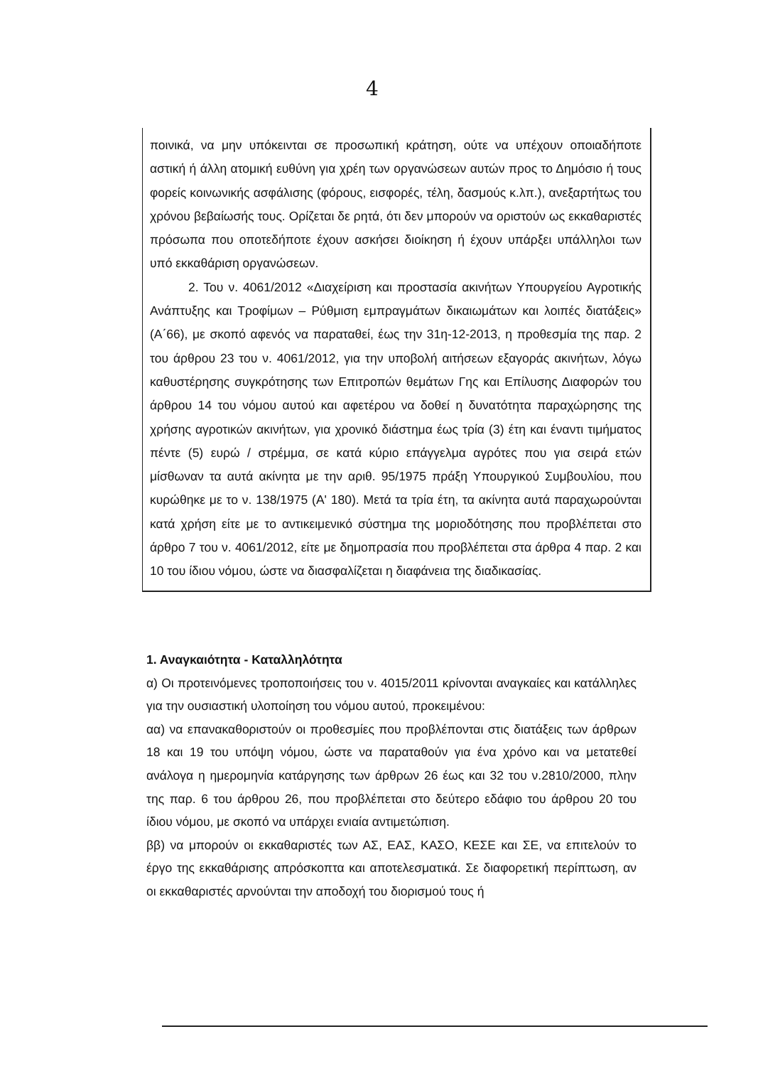4
ποινικά, να μην υπόκεινται σε προσωπική κράτηση, ούτε να υπέχουν οποιαδήποτε αστική ή άλλη ατομική ευθύνη για χρέη των οργανώσεων αυτών προς το Δημόσιο ή τους φορείς κοινωνικής ασφάλισης (φόρους, εισφορές, τέλη, δασμούς κ.λπ.), ανεξαρτήτως του χρόνου βεβαίωσής τους. Ορίζεται δε ρητά, ότι δεν μπορούν να οριστούν ως εκκαθαριστές πρόσωπα που οποτεδήποτε έχουν ασκήσει διοίκηση ή έχουν υπάρξει υπάλληλοι των υπό εκκαθάριση οργανώσεων.
2. Του ν. 4061/2012 «Διαχείριση και προστασία ακινήτων Υπουργείου Αγροτικής Ανάπτυξης και Τροφίμων – Ρύθμιση εμπραγμάτων δικαιωμάτων και λοιπές διατάξεις» (Α΄66), με σκοπό αφενός να παραταθεί, έως την 31η-12-2013, η προθεσμία της παρ. 2 του άρθρου 23 του ν. 4061/2012, για την υποβολή αιτήσεων εξαγοράς ακινήτων, λόγω καθυστέρησης συγκρότησης των Επιτροπών θεμάτων Γης και Επίλυσης Διαφορών του άρθρου 14 του νόμου αυτού και αφετέρου να δοθεί η δυνατότητα παραχώρησης της χρήσης αγροτικών ακινήτων, για χρονικό διάστημα έως τρία (3) έτη και έναντι τιμήματος πέντε (5) ευρώ / στρέμμα, σε κατά κύριο επάγγελμα αγρότες που για σειρά ετών μίσθωναν τα αυτά ακίνητα με την αριθ. 95/1975 πράξη Υπουργικού Συμβουλίου, που κυρώθηκε με το ν. 138/1975 (Α' 180). Μετά τα τρία έτη, τα ακίνητα αυτά παραχωρούνται κατά χρήση είτε με το αντικειμενικό σύστημα της μοριοδότησης που προβλέπεται στο άρθρο 7 του ν. 4061/2012, είτε με δημοπρασία που προβλέπεται στα άρθρα 4 παρ. 2 και 10 του ίδιου νόμου, ώστε να διασφαλίζεται η διαφάνεια της διαδικασίας.
1. Αναγκαιότητα - Καταλληλότητα
α) Οι προτεινόμενες τροποποιήσεις του ν. 4015/2011 κρίνονται αναγκαίες και κατάλληλες για την ουσιαστική υλοποίηση του νόμου αυτού, προκειμένου:
αα) να επανακαθοριστούν οι προθεσμίες που προβλέπονται στις διατάξεις των άρθρων 18 και 19 του υπόψη νόμου, ώστε να παραταθούν για ένα χρόνο και να μετατεθεί ανάλογα η ημερομηνία κατάργησης των άρθρων 26 έως και 32 του ν.2810/2000, πλην της παρ. 6 του άρθρου 26, που προβλέπεται στο δεύτερο εδάφιο του άρθρου 20 του ίδιου νόμου, με σκοπό να υπάρχει ενιαία αντιμετώπιση.
ββ) να μπορούν οι εκκαθαριστές των ΑΣ, ΕΑΣ, ΚΑΣΟ, ΚΕΣΕ και ΣΕ, να επιτελούν το έργο της εκκαθάρισης απρόσκοπτα και αποτελεσματικά. Σε διαφορετική περίπτωση, αν οι εκκαθαριστές αρνούνται την αποδοχή του διορισμού τους ή